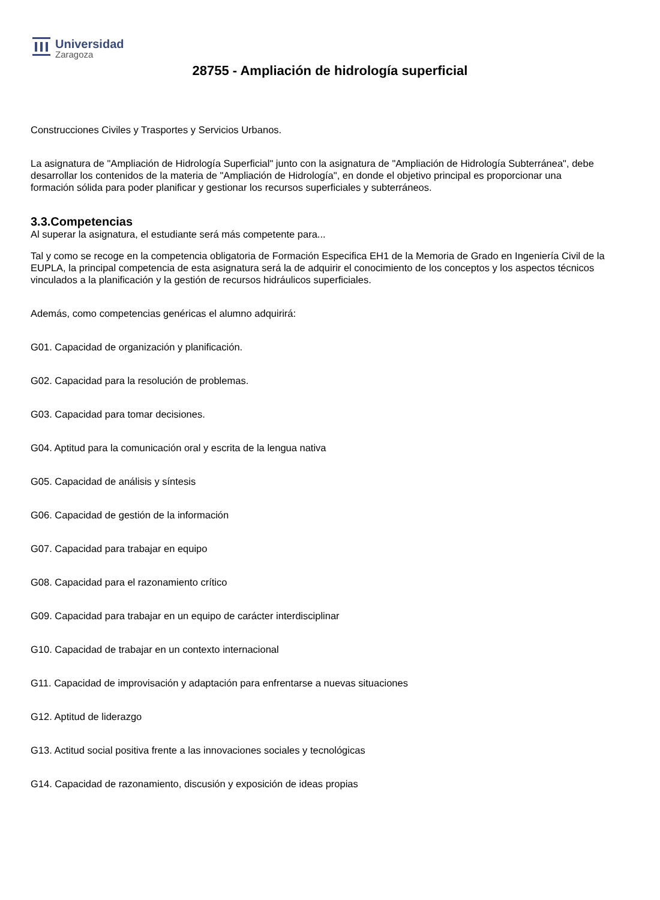Universidad
Zaragoza
28755 - Ampliación de hidrología superficial
Construcciones Civiles y Trasportes y Servicios Urbanos.
La asignatura de "Ampliación de Hidrología Superficial" junto con la asignatura de "Ampliación de Hidrología Subterránea", debe desarrollar los contenidos de la materia de "Ampliación de Hidrología", en donde el objetivo principal es proporcionar una formación sólida para poder planificar y gestionar los recursos superficiales y subterráneos.
3.3.Competencias
Al superar la asignatura, el estudiante será más competente para...
Tal y como se recoge en la competencia obligatoria de Formación Especifica EH1 de la Memoria de Grado en Ingeniería Civil de la EUPLA, la principal competencia de esta asignatura será la de adquirir el conocimiento de los conceptos y los aspectos técnicos vinculados a la planificación y la gestión de recursos hidráulicos superficiales.
Además, como competencias genéricas el alumno adquirirá:
G01. Capacidad de organización y planificación.
G02. Capacidad para la resolución de problemas.
G03. Capacidad para tomar decisiones.
G04. Aptitud para la comunicación oral y escrita de la lengua nativa
G05. Capacidad de análisis y síntesis
G06. Capacidad de gestión de la información
G07. Capacidad para trabajar en equipo
G08. Capacidad para el razonamiento crítico
G09. Capacidad para trabajar en un equipo de carácter interdisciplinar
G10. Capacidad de trabajar en un contexto internacional
G11. Capacidad de improvisación y adaptación para enfrentarse a nuevas situaciones
G12. Aptitud de liderazgo
G13. Actitud social positiva frente a las innovaciones sociales y tecnológicas
G14. Capacidad de razonamiento, discusión y exposición de ideas propias